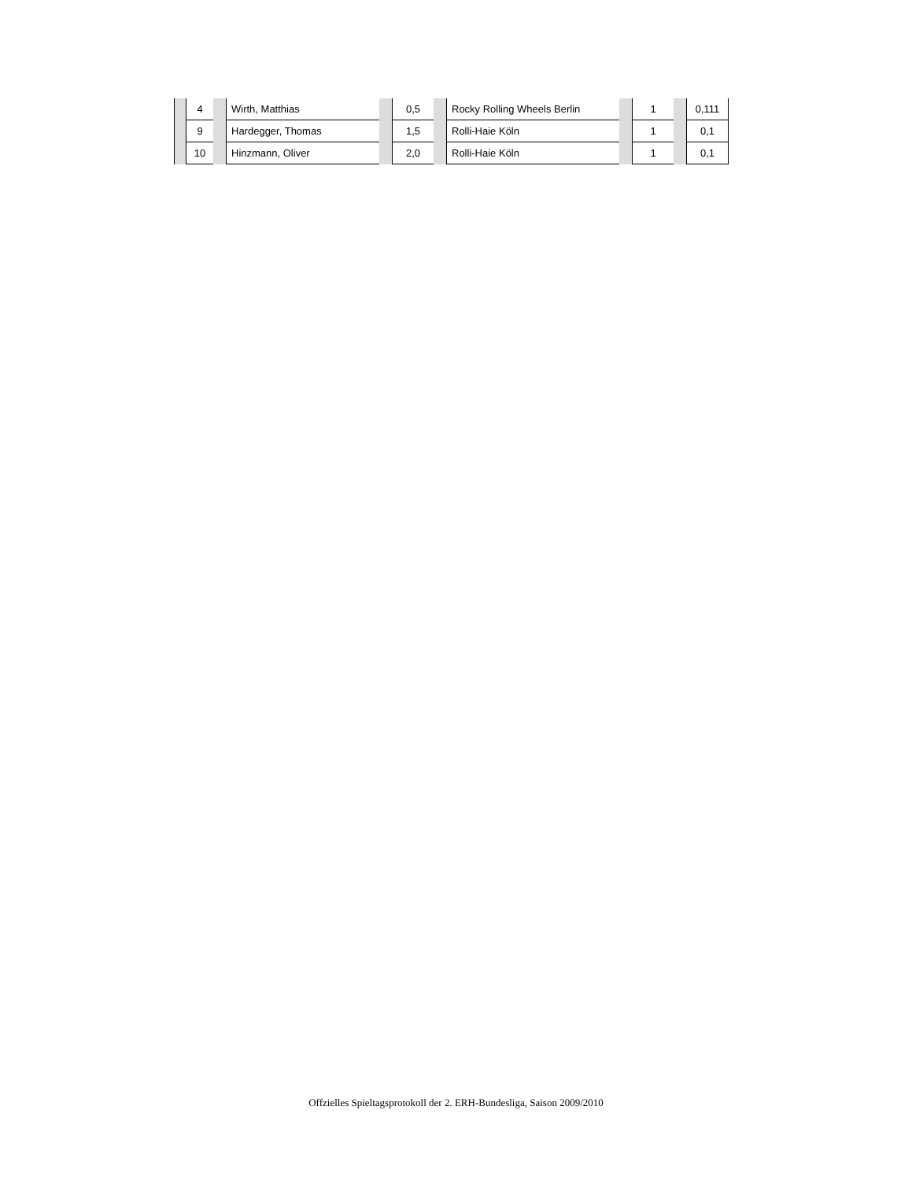| | 4 | | Wirth, Matthias | | 0,5 | | Rocky Rolling Wheels Berlin | | 1 | | 0,111 |
| | 9 | | Hardegger, Thomas | | 1,5 | | Rolli-Haie Köln | | 1 | | 0,1 |
| | 10 | | Hinzmann, Oliver | | 2,0 | | Rolli-Haie Köln | | 1 | | 0,1 |
Offzielles Spieltagsprotokoll der 2. ERH-Bundesliga, Saison 2009/2010